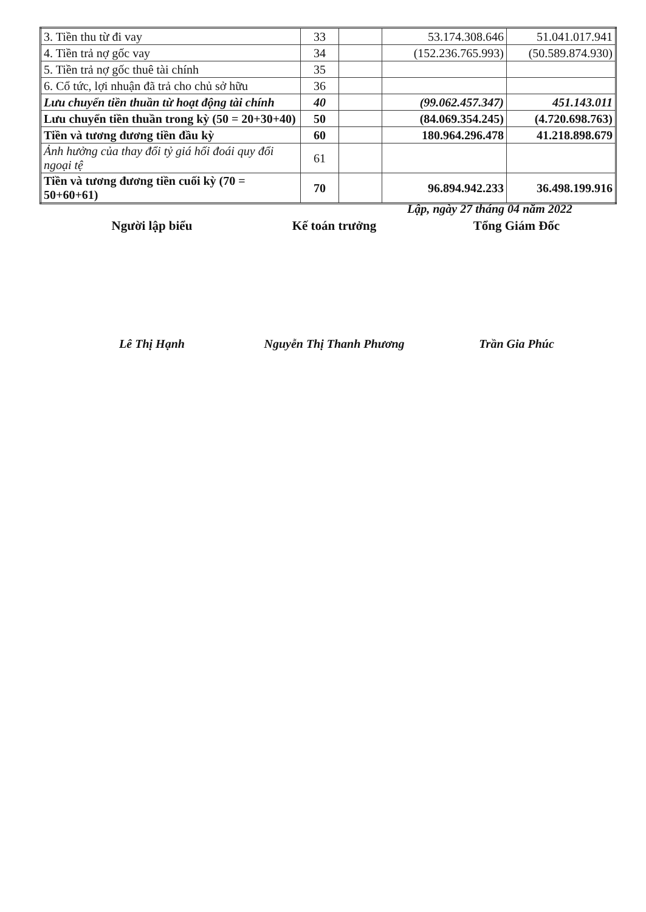| 3. Tiền thu từ đi vay | 33 | | 53.174.308.646 | 51.041.017.941 |
| 4. Tiền trả nợ gốc vay | 34 | | (152.236.765.993) | (50.589.874.930) |
| 5. Tiền trả nợ gốc thuê tài chính | 35 | | | |
| 6. Cổ tức, lợi nhuận đã trả cho chủ sở hữu | 36 | | | |
| Lưu chuyển tiền thuần từ hoạt động tài chính | 40 | | (99.062.457.347) | 451.143.011 |
| Lưu chuyển tiền thuần trong kỳ (50 = 20+30+40) | 50 | | (84.069.354.245) | (4.720.698.763) |
| Tiền và tương đương tiền đầu kỳ | 60 | | 180.964.296.478 | 41.218.898.679 |
| Ảnh hưởng của thay đổi tỷ giá hối đoái quy đổi ngoại tệ | 61 | | | |
| Tiền và tương đương tiền cuối kỳ (70 = 50+60+61) | 70 | | 96.894.942.233 | 36.498.199.916 |
Lập, ngày 27 tháng 04 năm 2022
Người lập biểu Kế toán trưởng Tổng Giám Đốc
Lê Thị Hạnh Nguyễn Thị Thanh Phương Trần Gia Phúc